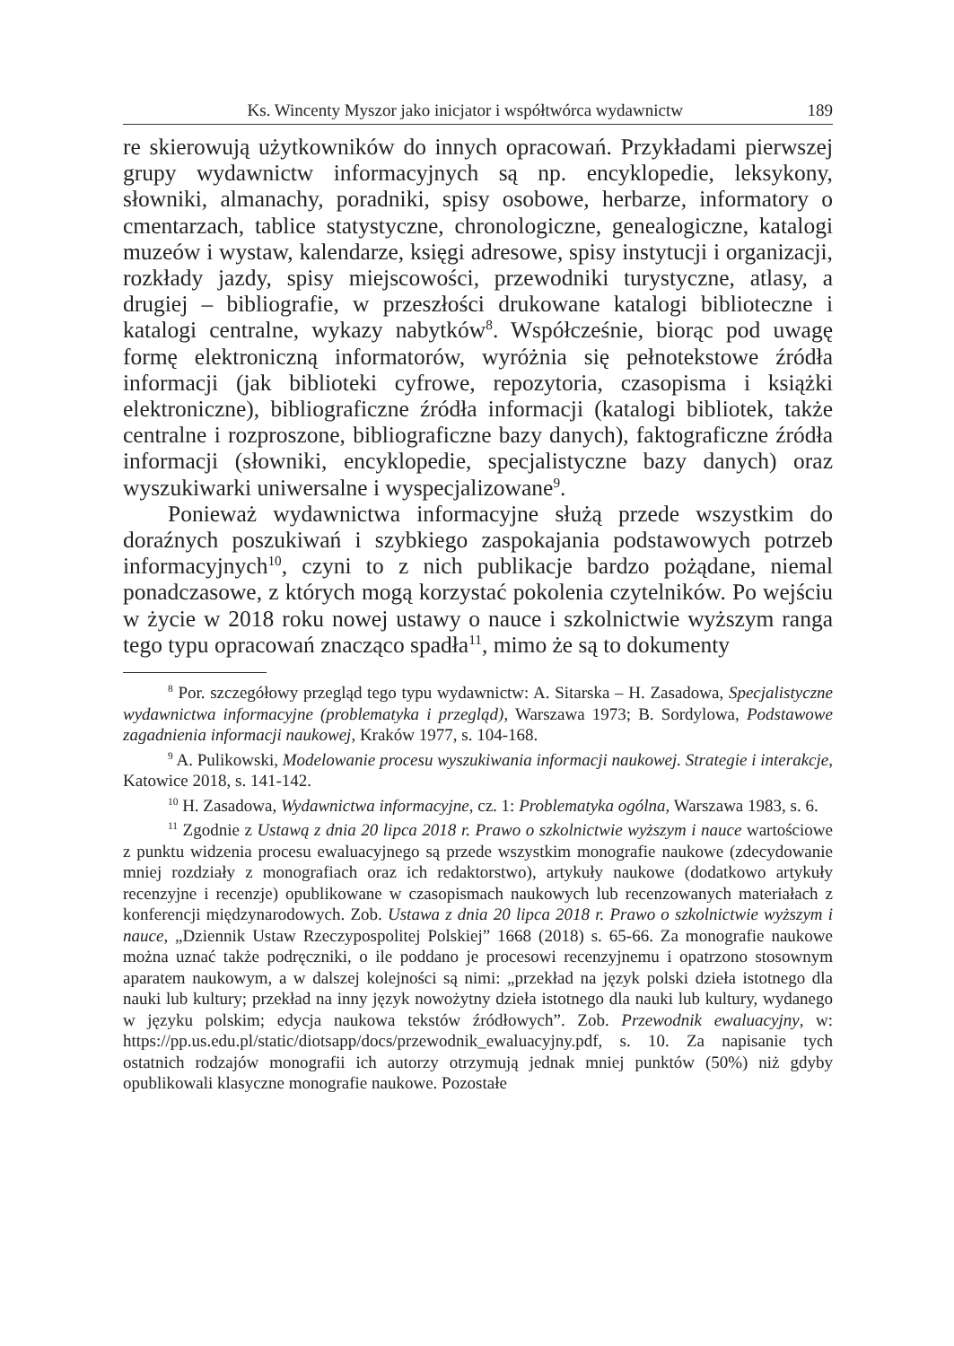Ks. Wincenty Myszor jako inicjator i współtwórca wydawnictw 189
re skierowują użytkowników do innych opracowań. Przykładami pierwszej grupy wydawnictw informacyjnych są np. encyklopedie, leksykony, słowniki, almanachy, poradniki, spisy osobowe, herbarze, informatory o cmentarzach, tablice statystyczne, chronologiczne, genealogiczne, katalogi muzeów i wystaw, kalendarze, księgi adresowe, spisy instytucji i organizacji, rozkłady jazdy, spisy miejscowości, przewodniki turystyczne, atlasy, a drugiej – bibliografie, w przeszłości drukowane katalogi biblioteczne i katalogi centralne, wykazy nabytków<sup>8</sup>. Współcześnie, biorąc pod uwagę formę elektroniczną informatorów, wyróżnia się pełnotekstowe źródła informacji (jak biblioteki cyfrowe, repozytoria, czasopisma i książki elektroniczne), bibliograficzne źródła informacji (katalogi bibliotek, także centralne i rozproszone, bibliograficzne bazy danych), faktograficzne źródła informacji (słowniki, encyklopedie, specjalistyczne bazy danych) oraz wyszukiwarki uniwersalne i wyspecjalizowane<sup>9</sup>.
Ponieważ wydawnictwa informacyjne służą przede wszystkim do doraźnych poszukiwań i szybkiego zaspokajania podstawowych potrzeb informacyjnych<sup>10</sup>, czyni to z nich publikacje bardzo pożądane, niemal ponadczasowe, z których mogą korzystać pokolenia czytelników. Po wejściu w życie w 2018 roku nowej ustawy o nauce i szkolnictwie wyższym ranga tego typu opracowań znacząco spadła<sup>11</sup>, mimo że są to dokumenty
<sup>8</sup> Por. szczegółowy przegląd tego typu wydawnictw: A. Sitarska – H. Zasadowa, Specjalistyczne wydawnictwa informacyjne (problematyka i przegląd), Warszawa 1973; B. Sordylowa, Podstawowe zagadnienia informacji naukowej, Kraków 1977, s. 104-168.
<sup>9</sup> A. Pulikowski, Modelowanie procesu wyszukiwania informacji naukowej. Strategie i interakcje, Katowice 2018, s. 141-142.
<sup>10</sup> H. Zasadowa, Wydawnictwa informacyjne, cz. 1: Problematyka ogólna, Warszawa 1983, s. 6.
<sup>11</sup> Zgodnie z Ustawą z dnia 20 lipca 2018 r. Prawo o szkolnictwie wyższym i nauce wartościowe z punktu widzenia procesu ewaluacyjnego są przede wszystkim monografie naukowe (zdecydowanie mniej rozdziały z monografiach oraz ich redaktorstwo), artykuły naukowe (dodatkowo artykuły recenzyjne i recenzje) opublikowane w czasopismach naukowych lub recenzowanych materiałach z konferencji międzynarodowych. Zob. Ustawa z dnia 20 lipca 2018 r. Prawo o szkolnictwie wyższym i nauce, „Dziennik Ustaw Rzeczypospolitej Polskiej” 1668 (2018) s. 65-66. Za monografie naukowe można uznać także podręczniki, o ile poddano je procesowi recenzyjnemu i opatrzono stosownym aparatem naukowym, a w dalszej kolejności są nimi: „przekład na język polski dzieła istotnego dla nauki lub kultury; przekład na inny język nowożytny dzieła istotnego dla nauki lub kultury, wydanego w języku polskim; edycja naukowa tekstów źródłowych”. Zob. Przewodnik ewaluacyjny, w: https://pp.us.edu.pl/static/diotsapp/docs/przewodnik_ewaluacyjny.pdf, s. 10. Za napisanie tych ostatnich rodzajów monografii ich autorzy otrzymują jednak mniej punktów (50%) niż gdyby opublikowali klasyczne monografie naukowe. Pozostałe